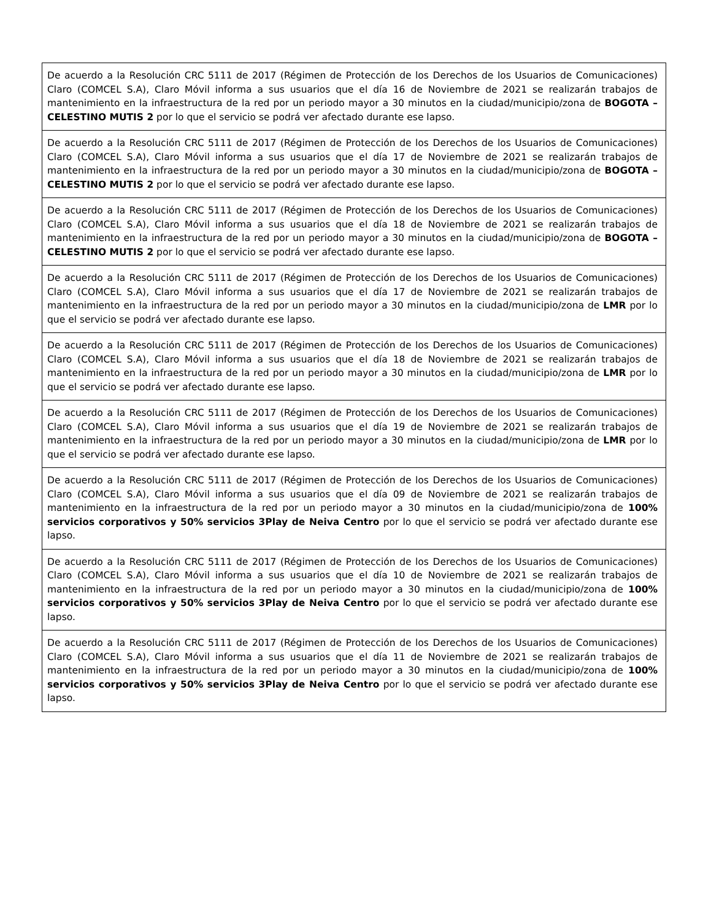| De acuerdo a la Resolución CRC 5111 de 2017 (Régimen de Protección de los Derechos de los Usuarios de Comunicaciones) Claro (COMCEL S.A), Claro Móvil informa a sus usuarios que el día 16 de Noviembre de 2021 se realizarán trabajos de mantenimiento en la infraestructura de la red por un periodo mayor a 30 minutos en la ciudad/municipio/zona de BOGOTA – CELESTINO MUTIS 2 por lo que el servicio se podrá ver afectado durante ese lapso. |
| De acuerdo a la Resolución CRC 5111 de 2017 (Régimen de Protección de los Derechos de los Usuarios de Comunicaciones) Claro (COMCEL S.A), Claro Móvil informa a sus usuarios que el día 17 de Noviembre de 2021 se realizarán trabajos de mantenimiento en la infraestructura de la red por un periodo mayor a 30 minutos en la ciudad/municipio/zona de BOGOTA – CELESTINO MUTIS 2 por lo que el servicio se podrá ver afectado durante ese lapso. |
| De acuerdo a la Resolución CRC 5111 de 2017 (Régimen de Protección de los Derechos de los Usuarios de Comunicaciones) Claro (COMCEL S.A), Claro Móvil informa a sus usuarios que el día 18 de Noviembre de 2021 se realizarán trabajos de mantenimiento en la infraestructura de la red por un periodo mayor a 30 minutos en la ciudad/municipio/zona de BOGOTA – CELESTINO MUTIS 2 por lo que el servicio se podrá ver afectado durante ese lapso. |
| De acuerdo a la Resolución CRC 5111 de 2017 (Régimen de Protección de los Derechos de los Usuarios de Comunicaciones) Claro (COMCEL S.A), Claro Móvil informa a sus usuarios que el día 17 de Noviembre de 2021 se realizarán trabajos de mantenimiento en la infraestructura de la red por un periodo mayor a 30 minutos en la ciudad/municipio/zona de LMR por lo que el servicio se podrá ver afectado durante ese lapso. |
| De acuerdo a la Resolución CRC 5111 de 2017 (Régimen de Protección de los Derechos de los Usuarios de Comunicaciones) Claro (COMCEL S.A), Claro Móvil informa a sus usuarios que el día 18 de Noviembre de 2021 se realizarán trabajos de mantenimiento en la infraestructura de la red por un periodo mayor a 30 minutos en la ciudad/municipio/zona de LMR por lo que el servicio se podrá ver afectado durante ese lapso. |
| De acuerdo a la Resolución CRC 5111 de 2017 (Régimen de Protección de los Derechos de los Usuarios de Comunicaciones) Claro (COMCEL S.A), Claro Móvil informa a sus usuarios que el día 19 de Noviembre de 2021 se realizarán trabajos de mantenimiento en la infraestructura de la red por un periodo mayor a 30 minutos en la ciudad/municipio/zona de LMR por lo que el servicio se podrá ver afectado durante ese lapso. |
| De acuerdo a la Resolución CRC 5111 de 2017 (Régimen de Protección de los Derechos de los Usuarios de Comunicaciones) Claro (COMCEL S.A), Claro Móvil informa a sus usuarios que el día 09 de Noviembre de 2021 se realizarán trabajos de mantenimiento en la infraestructura de la red por un periodo mayor a 30 minutos en la ciudad/municipio/zona de 100% servicios corporativos y 50% servicios 3Play de Neiva Centro por lo que el servicio se podrá ver afectado durante ese lapso. |
| De acuerdo a la Resolución CRC 5111 de 2017 (Régimen de Protección de los Derechos de los Usuarios de Comunicaciones) Claro (COMCEL S.A), Claro Móvil informa a sus usuarios que el día 10 de Noviembre de 2021 se realizarán trabajos de mantenimiento en la infraestructura de la red por un periodo mayor a 30 minutos en la ciudad/municipio/zona de 100% servicios corporativos y 50% servicios 3Play de Neiva Centro por lo que el servicio se podrá ver afectado durante ese lapso. |
| De acuerdo a la Resolución CRC 5111 de 2017 (Régimen de Protección de los Derechos de los Usuarios de Comunicaciones) Claro (COMCEL S.A), Claro Móvil informa a sus usuarios que el día 11 de Noviembre de 2021 se realizarán trabajos de mantenimiento en la infraestructura de la red por un periodo mayor a 30 minutos en la ciudad/municipio/zona de 100% servicios corporativos y 50% servicios 3Play de Neiva Centro por lo que el servicio se podrá ver afectado durante ese lapso. |